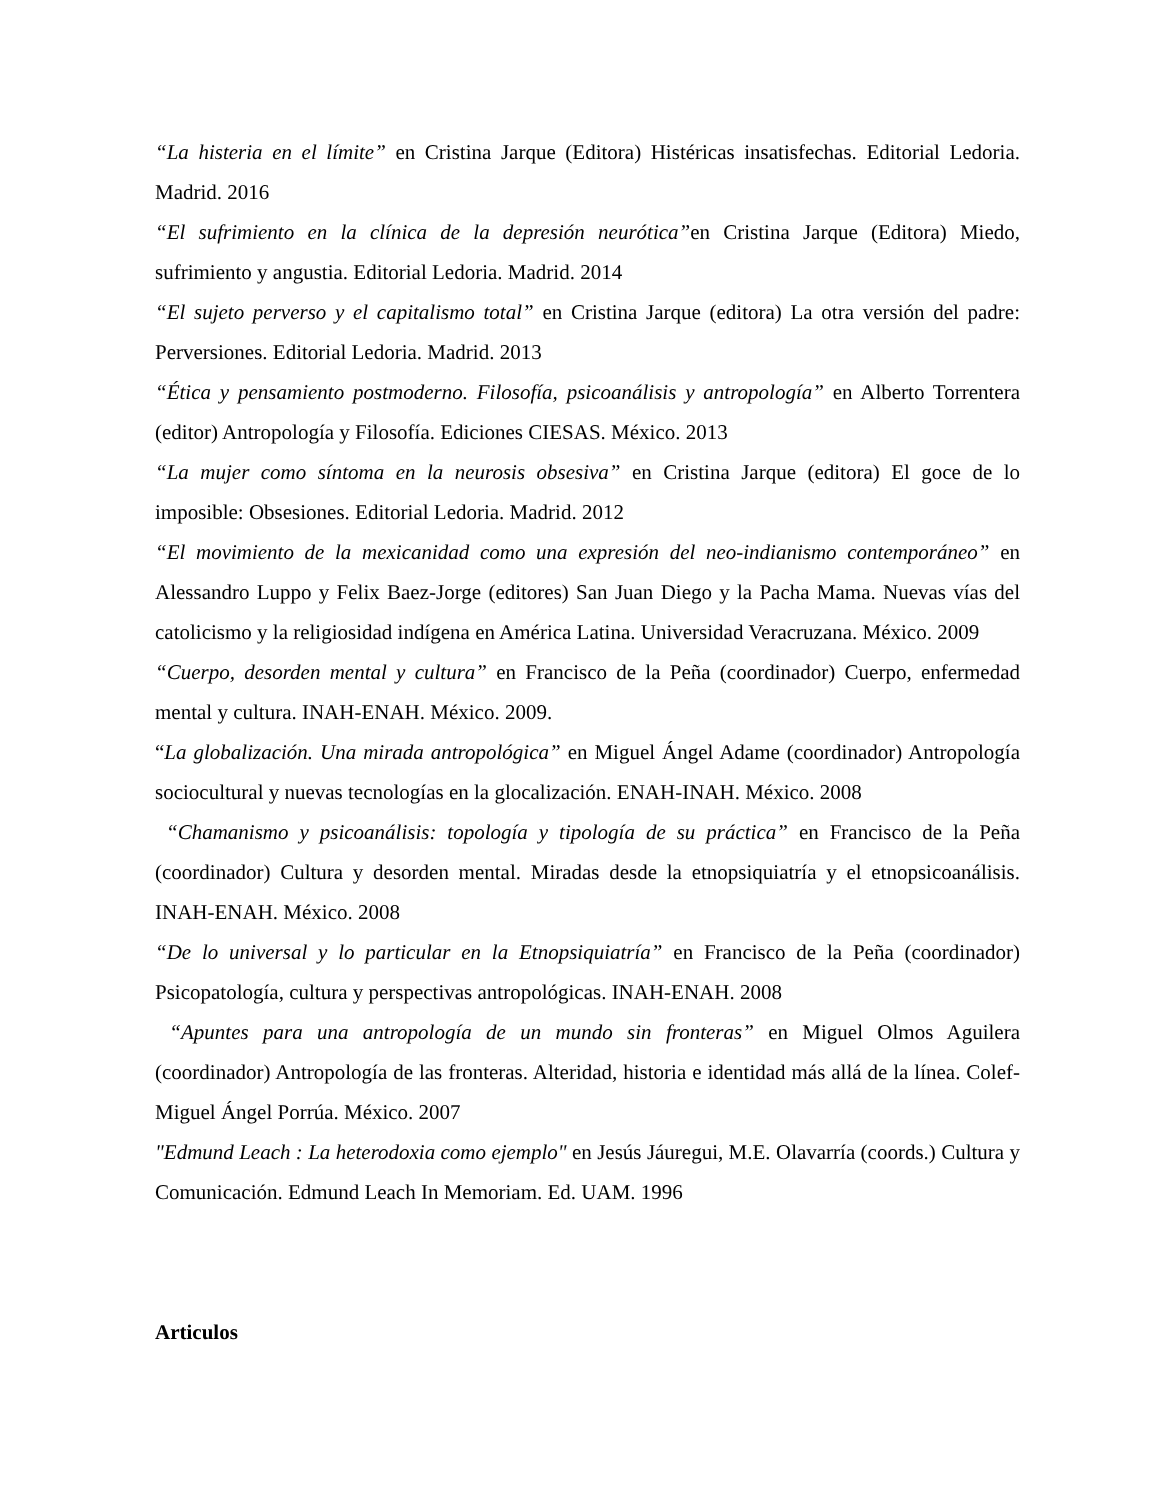“La histeria en el límite” en Cristina Jarque (Editora) Histéricas insatisfechas. Editorial Ledoria. Madrid. 2016
“El sufrimiento en la clínica de la depresión neurótica”en Cristina Jarque (Editora) Miedo, sufrimiento y angustia. Editorial Ledoria. Madrid. 2014
“El sujeto perverso y el capitalismo total” en Cristina Jarque (editora) La otra versión del padre: Perversiones. Editorial Ledoria. Madrid. 2013
“Ética y pensamiento postmoderno. Filosofía, psicoanálisis y antropología” en Alberto Torrentera (editor) Antropología y Filosofía. Ediciones CIESAS. México. 2013
“La mujer como síntoma en la neurosis obsesiva” en Cristina Jarque (editora) El goce de lo imposible: Obsesiones. Editorial Ledoria. Madrid. 2012
“El movimiento de la mexicanidad como una expresión del neo-indianismo contemporáneo” en Alessandro Luppo y Felix Baez-Jorge (editores) San Juan Diego y la Pacha Mama. Nuevas vías del catolicismo y la religiosidad indígena en América Latina. Universidad Veracruzana. México. 2009
“Cuerpo, desorden mental y cultura” en Francisco de la Peña (coordinador) Cuerpo, enfermedad mental y cultura. INAH-ENAH. México. 2009.
“La globalización. Una mirada antropológica” en Miguel Ángel Adame (coordinador) Antropología sociocultural y nuevas tecnologías en la glocalización. ENAH-INAH. México. 2008
“Chamanismo y psicoanálisis: topología y tipología de su práctica” en Francisco de la Peña (coordinador) Cultura y desorden mental. Miradas desde la etnopsiquiatría y el etnopsicoanálisis. INAH-ENAH. México. 2008
“De lo universal y lo particular en la Etnopsiquiatría” en Francisco de la Peña (coordinador) Psicopatología, cultura y perspectivas antropológicas. INAH-ENAH. 2008
“Apuntes para una antropología de un mundo sin fronteras” en Miguel Olmos Aguilera (coordinador) Antropología de las fronteras. Alteridad, historia e identidad más allá de la línea. Colef-Miguel Ángel Porrúa. México. 2007
"Edmund Leach : La heterodoxia como ejemplo" en Jesús Jáuregui, M.E. Olavarría (coords.) Cultura y Comunicación. Edmund Leach In Memoriam. Ed. UAM. 1996
Articulos